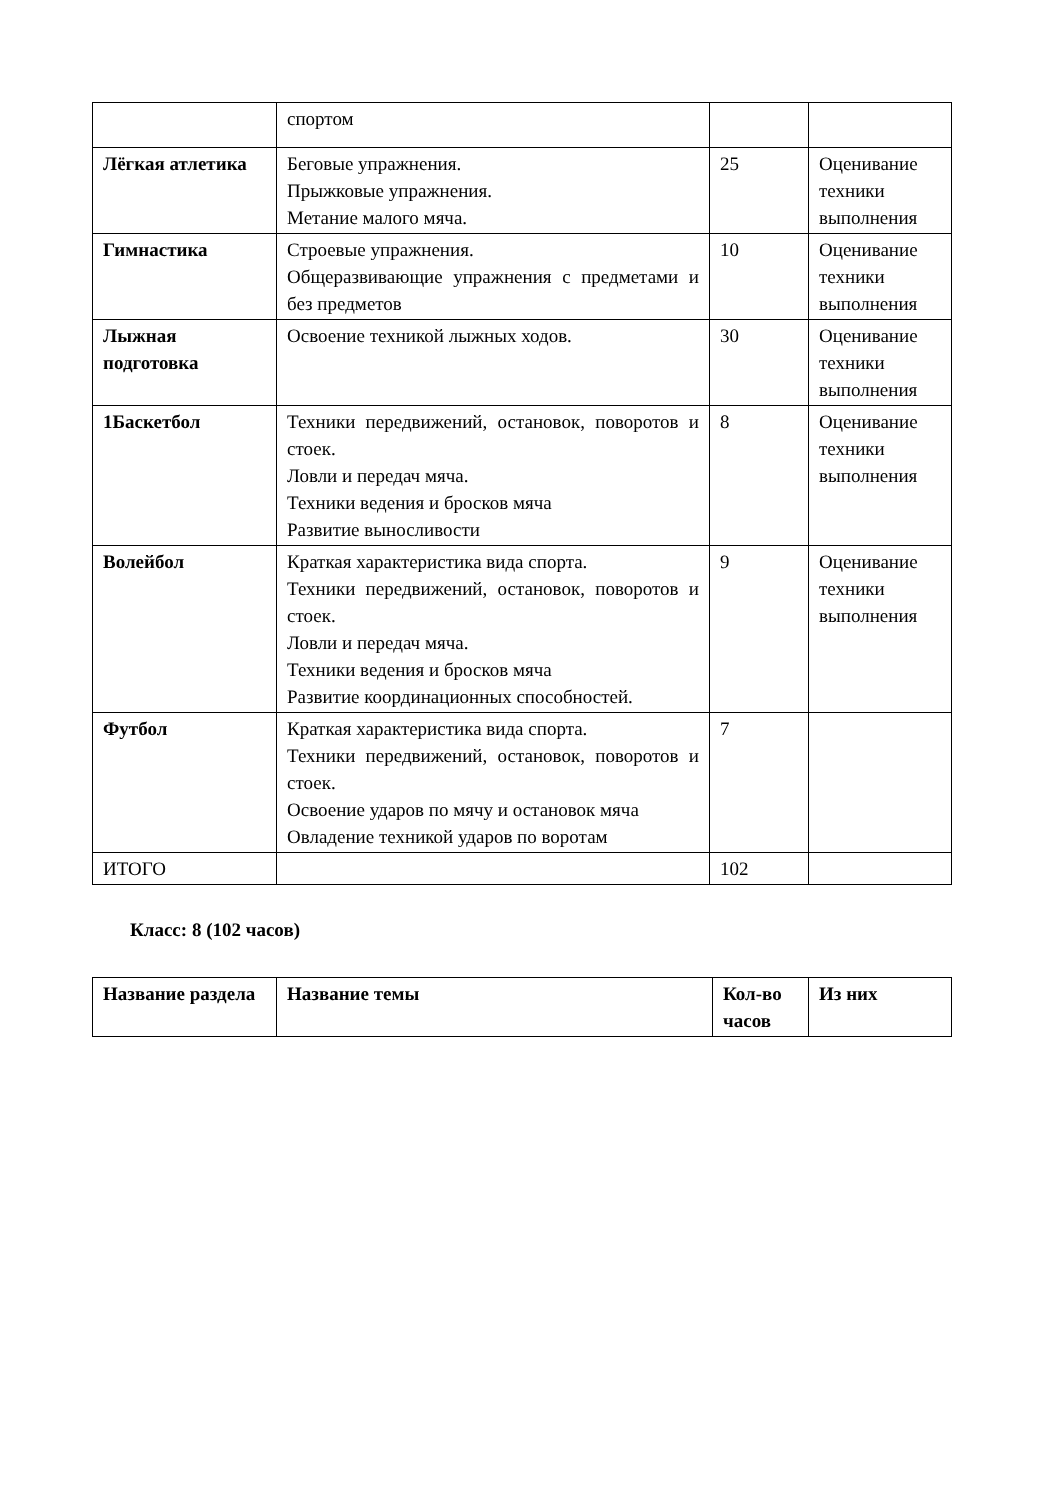| | спортом | | |
| Лёгкая атлетика | Беговые упражнения. Прыжковые упражнения. Метание малого мяча. | 25 | Оценивание техники выполнения |
| Гимнастика | Строевые упражнения. Общеразвивающие упражнения с предметами и без предметов | 10 | Оценивание техники выполнения |
| Лыжная подготовка | Освоение техникой лыжных ходов. | 30 | Оценивание техники выполнения |
| 1Баскетбол | Техники передвижений, остановок, поворотов и стоек. Ловли и передач мяча. Техники ведения и бросков мяча Развитие выносливости | 8 | Оценивание техники выполнения |
| Волейбол | Краткая характеристика вида спорта. Техники передвижений, остановок, поворотов и стоек. Ловли и передач мяча. Техники ведения и бросков мяча Развитие координационных способностей. | 9 | Оценивание техники выполнения |
| Футбол | Краткая характеристика вида спорта. Техники передвижений, остановок, поворотов и стоек. Освоение ударов по мячу и остановок мяча Овладение техникой ударов по воротам | 7 | |
| ИТОГО | | 102 | |
Класс: 8 (102 часов)
| Название раздела | Название темы | Кол-во часов | Из них |
| --- | --- | --- | --- |